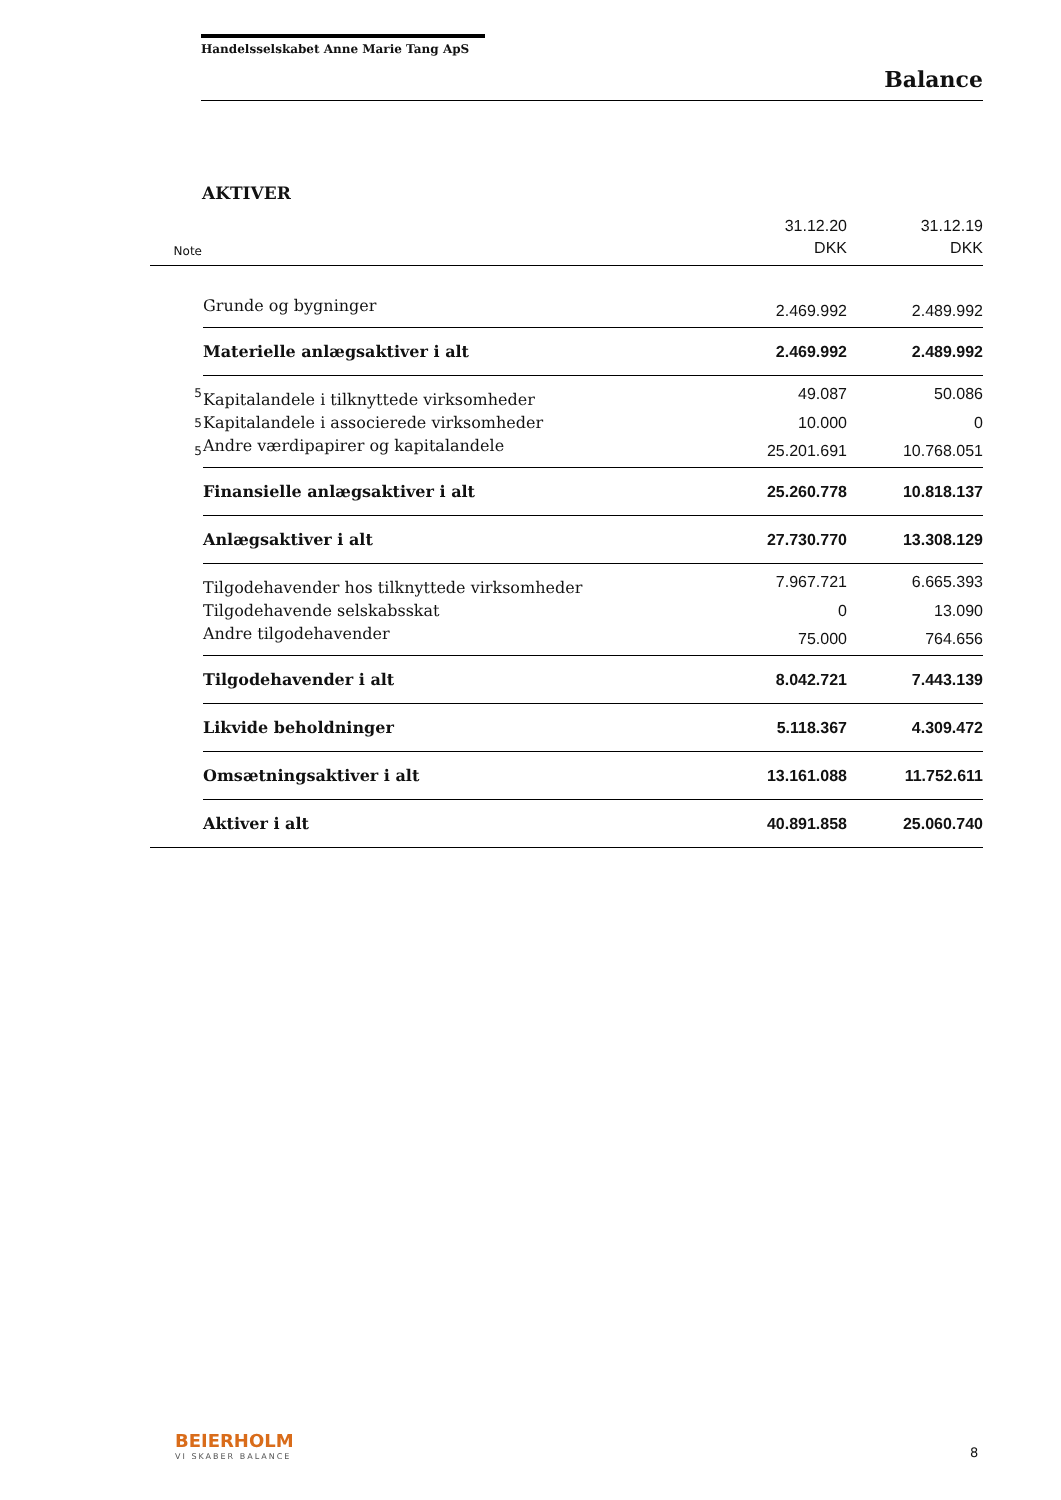Handelsselskabet Anne Marie Tang ApS
Balance
AKTIVER
| | | 31.12.20 | 31.12.19 |
| --- | --- | --- | --- |
| Note | | DKK | DKK |
| | Grunde og bygninger | 2.469.992 | 2.489.992 |
| | Materielle anlægsaktiver i alt | 2.469.992 | 2.489.992 |
| 5 | Kapitalandele i tilknyttede virksomheder | 49.087 | 50.086 |
| 5 | Kapitalandele i associerede virksomheder | 10.000 | 0 |
| 5 | Andre værdipapirer og kapitalandele | 25.201.691 | 10.768.051 |
| | Finansielle anlægsaktiver i alt | 25.260.778 | 10.818.137 |
| | Anlægsaktiver i alt | 27.730.770 | 13.308.129 |
| | Tilgodehavender hos tilknyttede virksomheder | 7.967.721 | 6.665.393 |
| | Tilgodehavende selskabsskat | 0 | 13.090 |
| | Andre tilgodehavender | 75.000 | 764.656 |
| | Tilgodehavender i alt | 8.042.721 | 7.443.139 |
| | Likvide beholdninger | 5.118.367 | 4.309.472 |
| | Omsætningsaktiver i alt | 13.161.088 | 11.752.611 |
| | Aktiver i alt | 40.891.858 | 25.060.740 |
BEIERHOLM
VI SKABER BALANCE 8